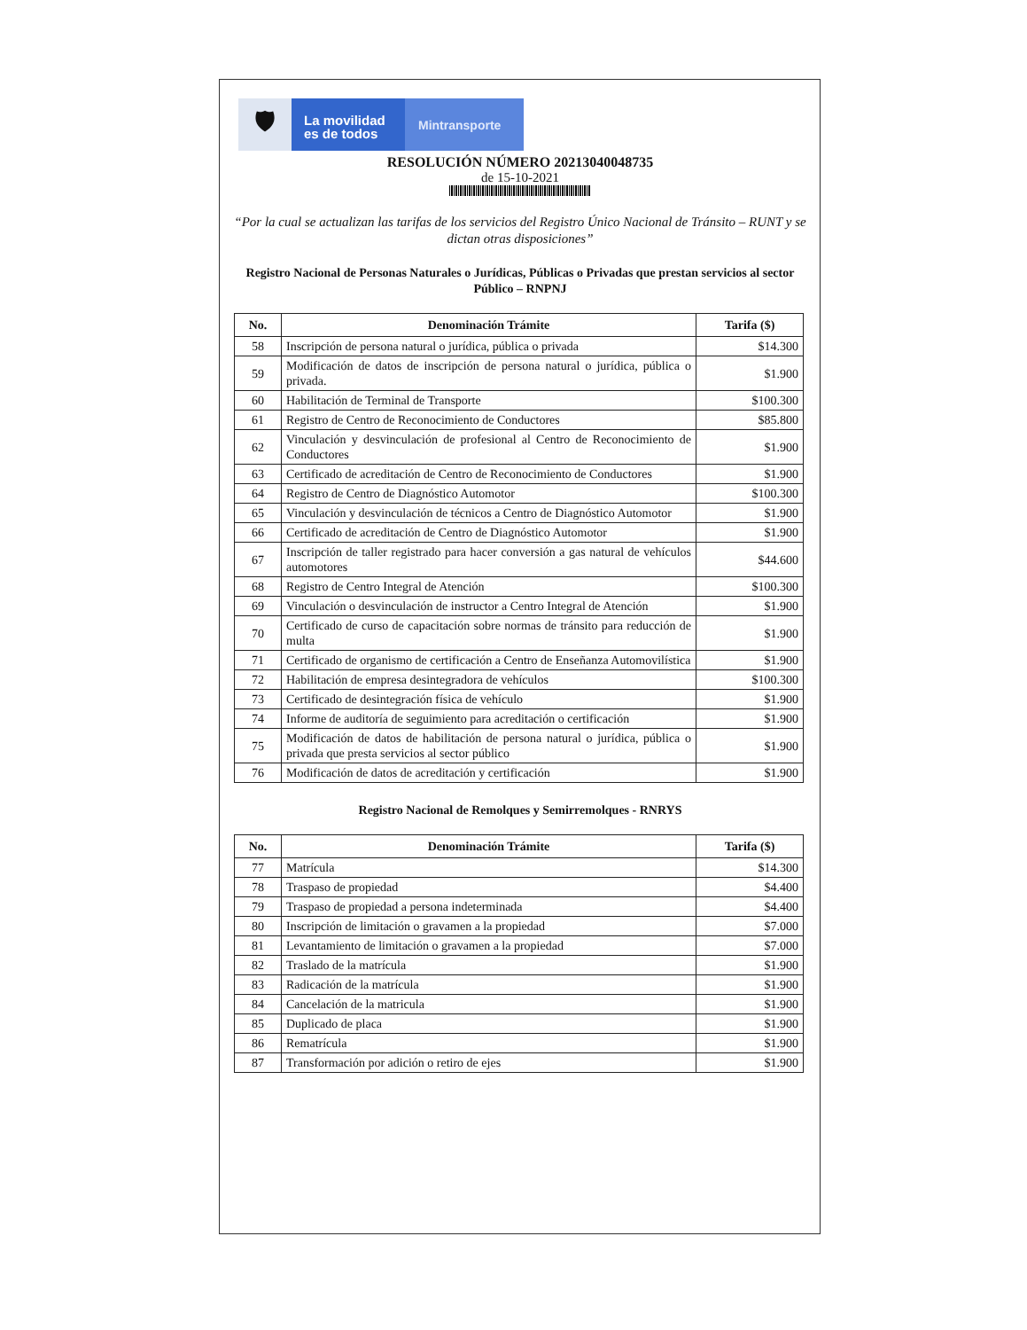🛡
La movilidad
es de todos
Mintransporte
RESOLUCIÓN NÚMERO 20213040048735
de 15-10-2021
“Por la cual se actualizan las tarifas de los servicios del Registro Único Nacional de Tránsito – RUNT y se dictan otras disposiciones”
Registro Nacional de Personas Naturales o Jurídicas, Públicas o Privadas que prestan servicios al sector Público – RNPNJ
| No. | Denominación Trámite | Tarifa ($) |
| --- | --- | --- |
| 58 | Inscripción de persona natural o jurídica, pública o privada | $14.300 |
| 59 | Modificación de datos de inscripción de persona natural o jurídica, pública o privada. | $1.900 |
| 60 | Habilitación de Terminal de Transporte | $100.300 |
| 61 | Registro de Centro de Reconocimiento de Conductores | $85.800 |
| 62 | Vinculación y desvinculación de profesional al Centro de Reconocimiento de Conductores | $1.900 |
| 63 | Certificado de acreditación de Centro de Reconocimiento de Conductores | $1.900 |
| 64 | Registro de Centro de Diagnóstico Automotor | $100.300 |
| 65 | Vinculación y desvinculación de técnicos a Centro de Diagnóstico Automotor | $1.900 |
| 66 | Certificado de acreditación de Centro de Diagnóstico Automotor | $1.900 |
| 67 | Inscripción de taller registrado para hacer conversión a gas natural de vehículos automotores | $44.600 |
| 68 | Registro de Centro Integral de Atención | $100.300 |
| 69 | Vinculación o desvinculación de instructor a Centro Integral de Atención | $1.900 |
| 70 | Certificado de curso de capacitación sobre normas de tránsito para reducción de multa | $1.900 |
| 71 | Certificado de organismo de certificación a Centro de Enseñanza Automovilística | $1.900 |
| 72 | Habilitación de empresa desintegradora de vehículos | $100.300 |
| 73 | Certificado de desintegración física de vehículo | $1.900 |
| 74 | Informe de auditoría de seguimiento para acreditación o certificación | $1.900 |
| 75 | Modificación de datos de habilitación de persona natural o jurídica, pública o privada que presta servicios al sector público | $1.900 |
| 76 | Modificación de datos de acreditación y certificación | $1.900 |
Registro Nacional de Remolques y Semirremolques - RNRYS
| No. | Denominación Trámite | Tarifa ($) |
| --- | --- | --- |
| 77 | Matrícula | $14.300 |
| 78 | Traspaso de propiedad | $4.400 |
| 79 | Traspaso de propiedad a persona indeterminada | $4.400 |
| 80 | Inscripción de limitación o gravamen a la propiedad | $7.000 |
| 81 | Levantamiento de limitación o gravamen a la propiedad | $7.000 |
| 82 | Traslado de la matrícula | $1.900 |
| 83 | Radicación de la matrícula | $1.900 |
| 84 | Cancelación de la matricula | $1.900 |
| 85 | Duplicado de placa | $1.900 |
| 86 | Rematrícula | $1.900 |
| 87 | Transformación por adición o retiro de ejes | $1.900 |